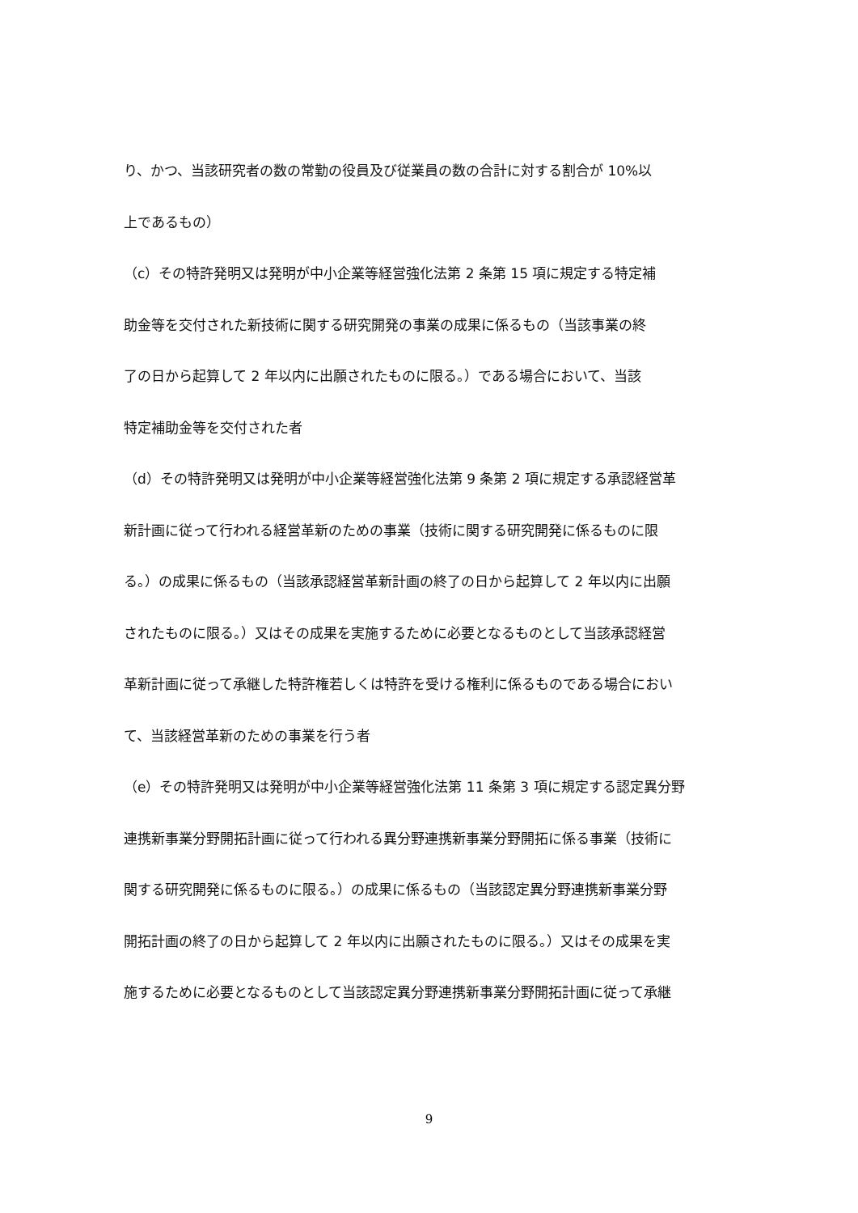り、かつ、当該研究者の数の常勤の役員及び従業員の数の合計に対する割合が 10%以
上であるもの）
（c）その特許発明又は発明が中小企業等経営強化法第 2 条第 15 項に規定する特定補
助金等を交付された新技術に関する研究開発の事業の成果に係るもの（当該事業の終
了の日から起算して 2 年以内に出願されたものに限る。）である場合において、当該
特定補助金等を交付された者
（d）その特許発明又は発明が中小企業等経営強化法第 9 条第 2 項に規定する承認経営革
新計画に従って行われる経営革新のための事業（技術に関する研究開発に係るものに限
る。）の成果に係るもの（当該承認経営革新計画の終了の日から起算して 2 年以内に出願
されたものに限る。）又はその成果を実施するために必要となるものとして当該承認経営
革新計画に従って承継した特許権若しくは特許を受ける権利に係るものである場合におい
て、当該経営革新のための事業を行う者
（e）その特許発明又は発明が中小企業等経営強化法第 11 条第 3 項に規定する認定異分野
連携新事業分野開拓計画に従って行われる異分野連携新事業分野開拓に係る事業（技術に
関する研究開発に係るものに限る。）の成果に係るもの（当該認定異分野連携新事業分野
開拓計画の終了の日から起算して 2 年以内に出願されたものに限る。）又はその成果を実
施するために必要となるものとして当該認定異分野連携新事業分野開拓計画に従って承継
9